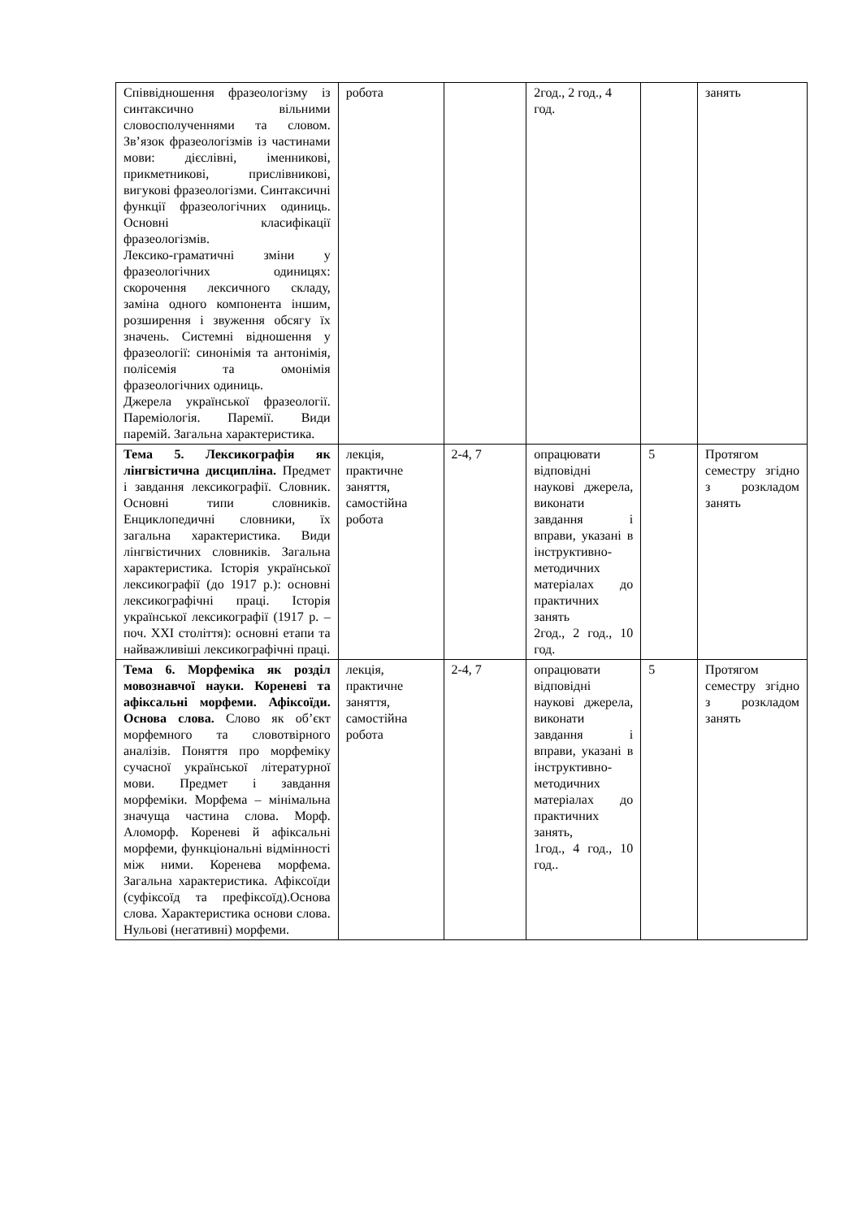| Співвідношення фразеологізму із синтаксично вільними словосполученнями та словом. Зв’язок фразеологізмів із частинами мови: дієслівні, іменникові, прикметникові, прислівникові, вигукові фразеологізми. Синтаксичні функції фразеологічних одиниць. Основні класифікації фразеологізмів. Лексико-граматичні зміни у фразеологічних одиницях: скорочення лексичного складу, заміна одного компонента іншим, розширення і звуження обсягу їх значень. Системні відношення у фразеології: синонімія та антонімія, полісемія та омонімія фразеологічних одиниць. Джерела української фразеології. Пареміологія. Паремії. Види паремій. Загальна характеристика. | робота | | 2год., 2 год., 4 год. | | занять |
| Тема 5. Лексикографія як лінгвістична дисципліна. Предмет і завдання лексикографії. Словник. Основні типи словників. Енциклопедичні словники, їх загальна характеристика. Види лінгвістичних словників. Загальна характеристика. Історія української лексикографії (до 1917 р.): основні лексикографічні праці. Історія української лексикографії (1917 р. – поч. XXI століття): основні етапи та найважливіші лексикографічні праці. | лекція, практичне заняття, самостійна робота | 2-4, 7 | опрацювати відповідні наукові джерела, виконати завдання і вправи, указані в інструктивно-методичних матеріалах до практичних занять 2год., 2 год., 10 год. | 5 | Протягом семестру згідно з розкладом занять |
| Тема 6. Морфеміка як розділ мовознавчої науки. Кореневі та афіксальні морфеми. Афіксоїди. Основа слова. Слово як об’єкт морфемного та словотвірного аналізів. Поняття про морфеміку сучасної української літературної мови. Предмет і завдання морфеміки. Морфема – мінімальна значуща частина слова. Морф. Аломорф. Кореневі й афіксальні морфеми, функціональні відмінності між ними. Коренева морфема. Загальна характеристика. Афіксоїди (суфіксоїд та префіксоїд).Основа слова. Характеристика основи слова. Нульові (негативні) морфеми. | лекція, практичне заняття, самостійна робота | 2-4, 7 | опрацювати відповідні наукові джерела, виконати завдання і вправи, указані в інструктивно-методичних матеріалах до практичних занять, 1год., 4 год., 10 год.. | 5 | Протягом семестру згідно з розкладом занять |